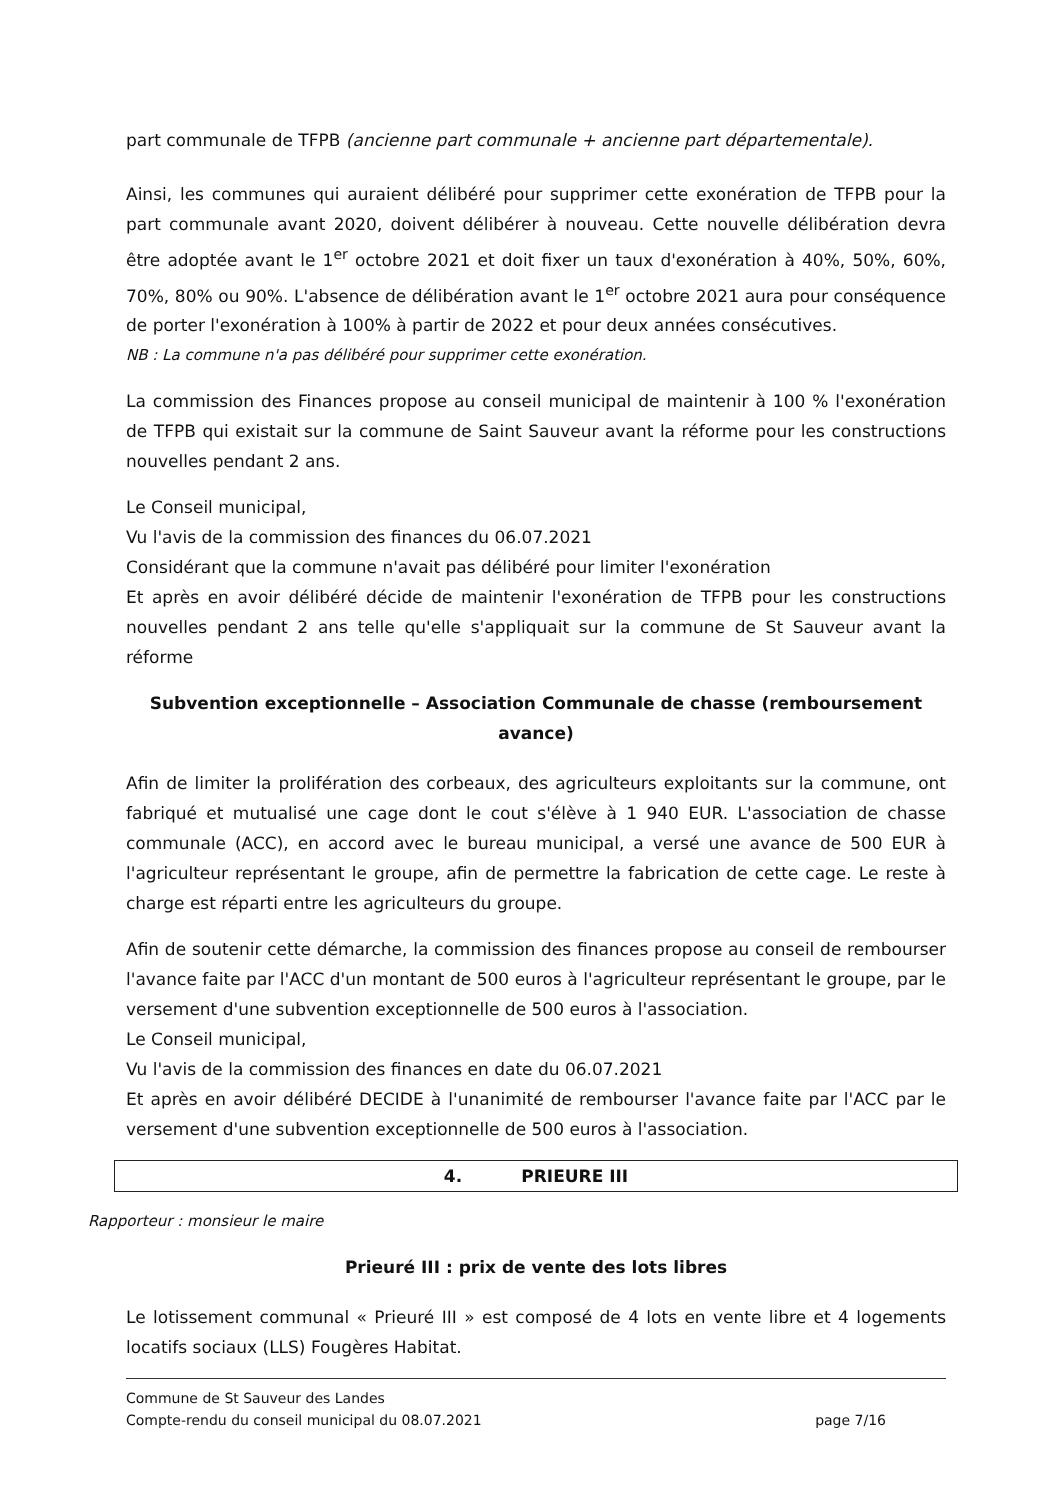part communale de TFPB (ancienne part communale + ancienne part départementale).
Ainsi, les communes qui auraient délibéré pour supprimer cette exonération de TFPB pour la part communale avant 2020, doivent délibérer à nouveau. Cette nouvelle délibération devra être adoptée avant le 1<sup>er</sup> octobre 2021 et doit fixer un taux d'exonération à 40%, 50%, 60%, 70%, 80% ou 90%. L'absence de délibération avant le 1<sup>er</sup> octobre 2021 aura pour conséquence de porter l'exonération à 100% à partir de 2022 et pour deux années consécutives.
NB : La commune n'a pas délibéré pour supprimer cette exonération.
La commission des Finances propose au conseil municipal de maintenir à 100 % l'exonération de TFPB qui existait sur la commune de Saint Sauveur avant la réforme pour les constructions nouvelles pendant 2 ans.
Le Conseil municipal,
Vu l'avis de la commission des finances du 06.07.2021
Considérant que la commune n'avait pas délibéré pour limiter l'exonération
Et après en avoir délibéré décide de maintenir l'exonération de TFPB pour les constructions nouvelles pendant 2 ans telle qu'elle s'appliquait sur la commune de St Sauveur avant la réforme
Subvention exceptionnelle – Association Communale de chasse (remboursement avance)
Afin de limiter la prolifération des corbeaux, des agriculteurs exploitants sur la commune, ont fabriqué et mutualisé une cage dont le cout s'élève à 1 940 EUR. L'association de chasse communale (ACC), en accord avec le bureau municipal, a versé une avance de 500 EUR à l'agriculteur représentant le groupe, afin de permettre la fabrication de cette cage. Le reste à charge est réparti entre les agriculteurs du groupe.
Afin de soutenir cette démarche, la commission des finances propose au conseil de rembourser l'avance faite par l'ACC d'un montant de 500 euros à l'agriculteur représentant le groupe, par le versement d'une subvention exceptionnelle de 500 euros à l'association.
Le Conseil municipal,
Vu l'avis de la commission des finances en date du 06.07.2021
Et après en avoir délibéré DECIDE à l'unanimité de rembourser l'avance faite par l'ACC par le versement d'une subvention exceptionnelle de 500 euros à l'association.
4. PRIEURE III
Rapporteur : monsieur le maire
Prieuré III : prix de vente des lots libres
Le lotissement communal « Prieuré III » est composé de 4 lots en vente libre et 4 logements locatifs sociaux (LLS) Fougères Habitat.
Commune de St Sauveur des Landes
Compte-rendu du conseil municipal du 08.07.2021 page 7/16